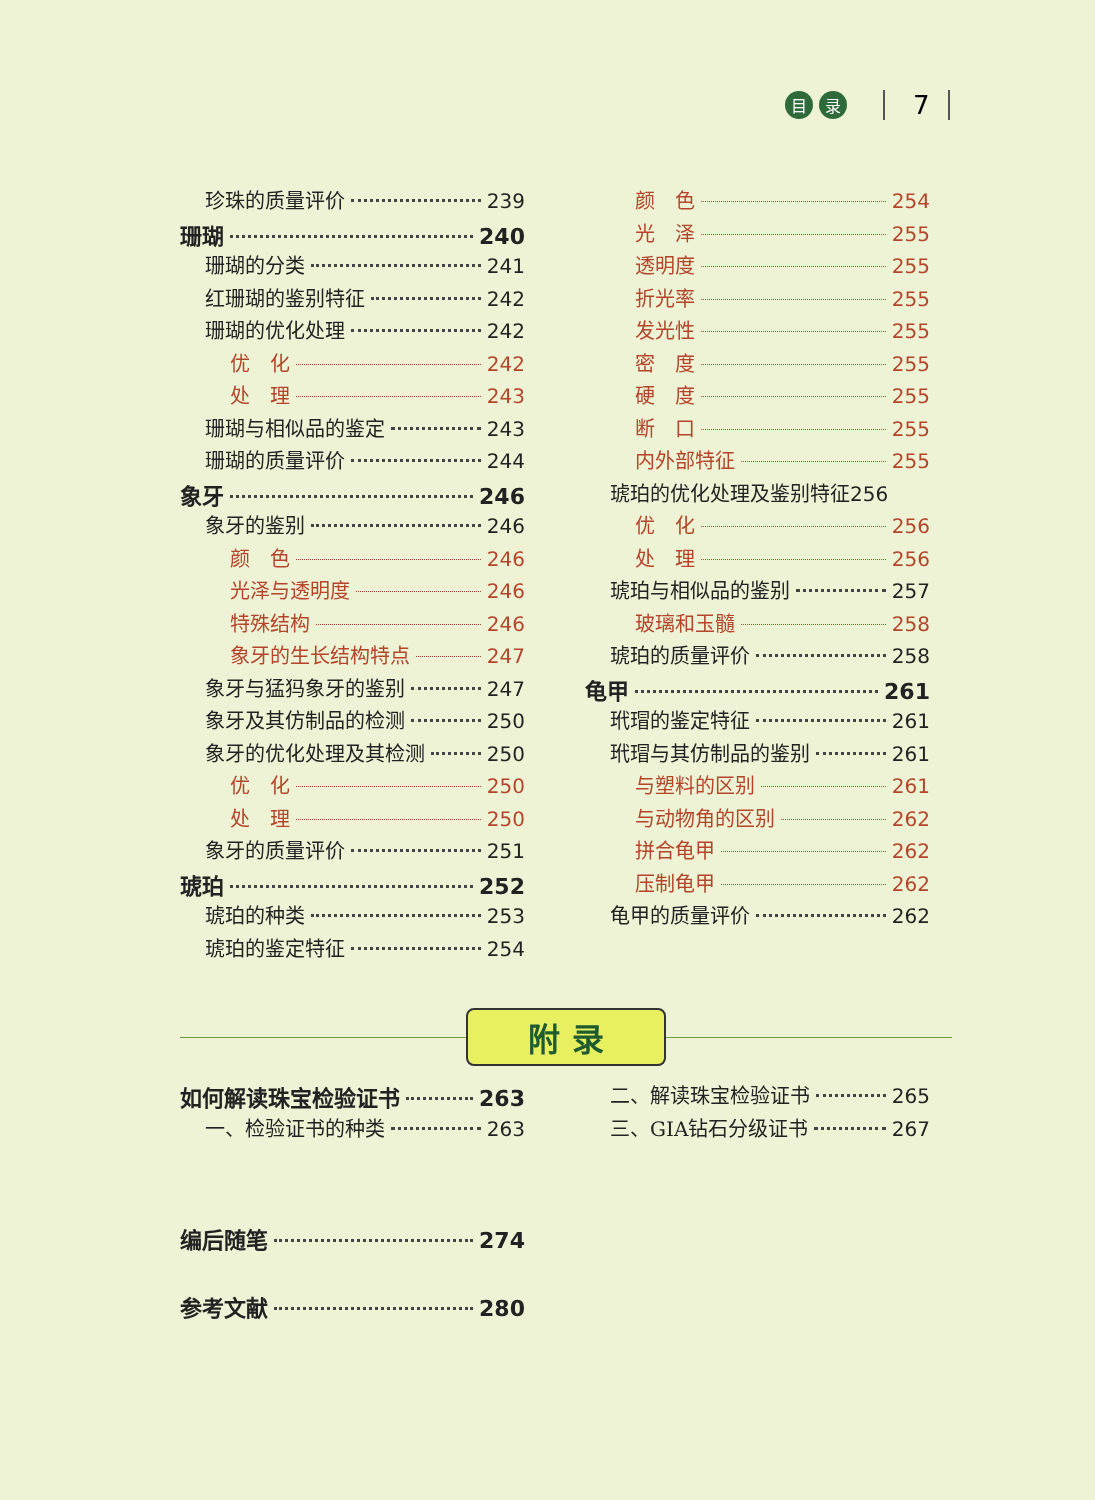目 录 7
珍珠的质量评价 239
珊瑚 240
珊瑚的分类 241
红珊瑚的鉴别特征 242
珊瑚的优化处理 242
优　化 242
处　理 243
珊瑚与相似品的鉴定 243
珊瑚的质量评价 244
象牙 246
象牙的鉴别 246
颜　色 246
光泽与透明度 246
特殊结构 246
象牙的生长结构特点 247
象牙与猛犸象牙的鉴别 247
象牙及其仿制品的检测 250
象牙的优化处理及其检测 250
优　化 250
处　理 250
象牙的质量评价 251
琥珀 252
琥珀的种类 253
琥珀的鉴定特征 254
颜　色 254
光　泽 255
透明度 255
折光率 255
发光性 255
密　度 255
硬　度 255
断　口 255
内外部特征 255
琥珀的优化处理及鉴别特征 256
优　化 256
处　理 256
琥珀与相似品的鉴别 257
玻璃和玉髓 258
琥珀的质量评价 258
龟甲 261
玳瑁的鉴定特征 261
玳瑁与其仿制品的鉴别 261
与塑料的区别 261
与动物角的区别 262
拼合龟甲 262
压制龟甲 262
龟甲的质量评价 262
附 录
如何解读珠宝检验证书 263
一、检验证书的种类 263
二、解读珠宝检验证书 265
三、GIA钻石分级证书 267
编后随笔 274
参考文献 280